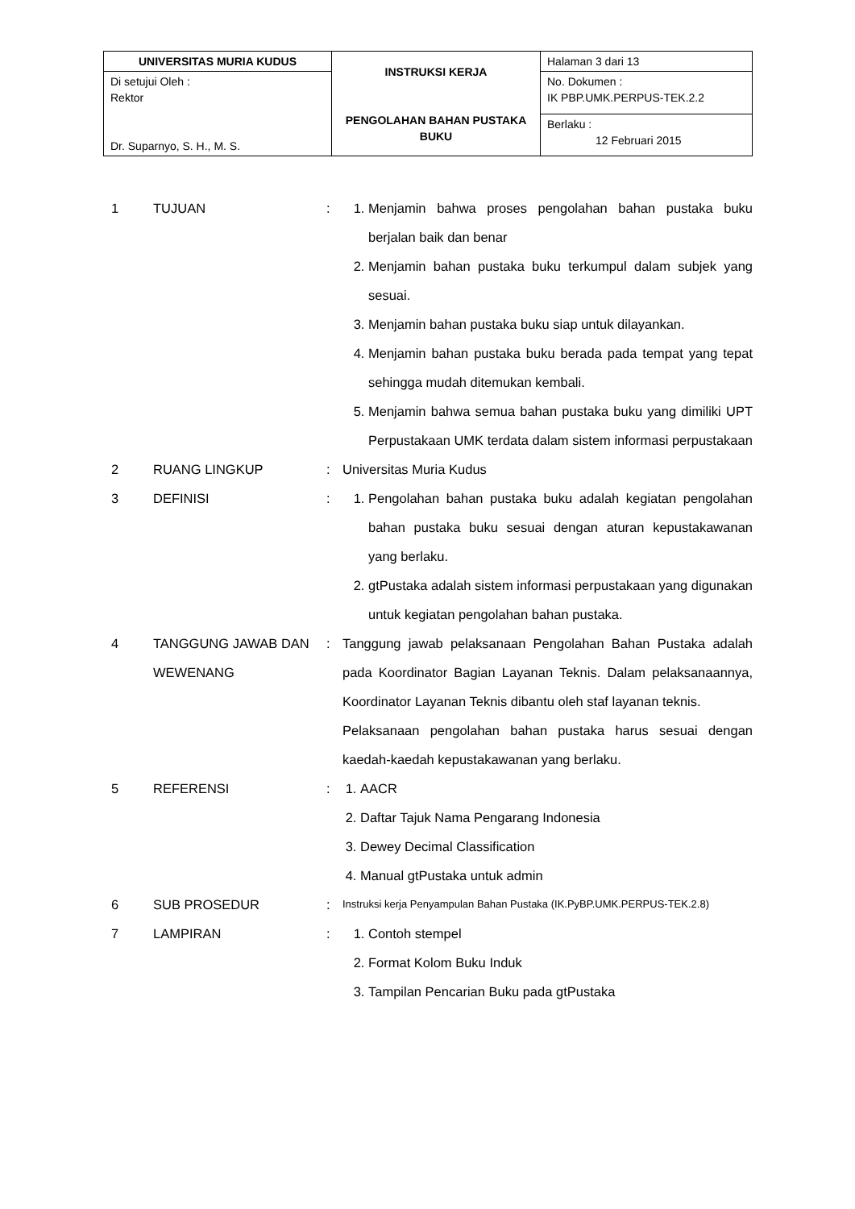| UNIVERSITAS MURIA KUDUS | INSTRUKSI KERJA PENGOLAHAN BAHAN PUSTAKA BUKU | Halaman 3 dari 13 |
| Di setujui Oleh : Rektor Dr. Suparnyo, S. H., M. S. | | No. Dokumen : IK PBP.UMK.PERPUS-TEK.2.2 |
| | | Berlaku : 12 Februari 2015 |
1 TUJUAN : 1. Menjamin bahwa proses pengolahan bahan pustaka buku berjalan baik dan benar
2. Menjamin bahan pustaka buku terkumpul dalam subjek yang sesuai.
3. Menjamin bahan pustaka buku siap untuk dilayankan.
4. Menjamin bahan pustaka buku berada pada tempat yang tepat sehingga mudah ditemukan kembali.
5. Menjamin bahwa semua bahan pustaka buku yang dimiliki UPT Perpustakaan UMK terdata dalam sistem informasi perpustakaan
2 RUANG LINGKUP : Universitas Muria Kudus
3 DEFINISI : 1. Pengolahan bahan pustaka buku adalah kegiatan pengolahan bahan pustaka buku sesuai dengan aturan kepustakawanan yang berlaku.
2. gtPustaka adalah sistem informasi perpustakaan yang digunakan untuk kegiatan pengolahan bahan pustaka.
4 TANGGUNG JAWAB DAN WEWENANG
: Tanggung jawab pelaksanaan Pengolahan Bahan Pustaka adalah pada Koordinator Bagian Layanan Teknis. Dalam pelaksanaannya, Koordinator Layanan Teknis dibantu oleh staf layanan teknis.
Pelaksanaan pengolahan bahan pustaka harus sesuai dengan kaedah-kaedah kepustakawanan yang berlaku.
5 REFERENSI : 1. AACR
2. Daftar Tajuk Nama Pengarang Indonesia
3. Dewey Decimal Classification
4. Manual gtPustaka untuk admin
6 SUB PROSEDUR :
Instruksi kerja Penyampulan Bahan Pustaka (IK.PyBP.UMK.PERPUS-TEK.2.8)
7 LAMPIRAN : 1. Contoh stempel
2. Format Kolom Buku Induk
3. Tampilan Pencarian Buku pada gtPustaka